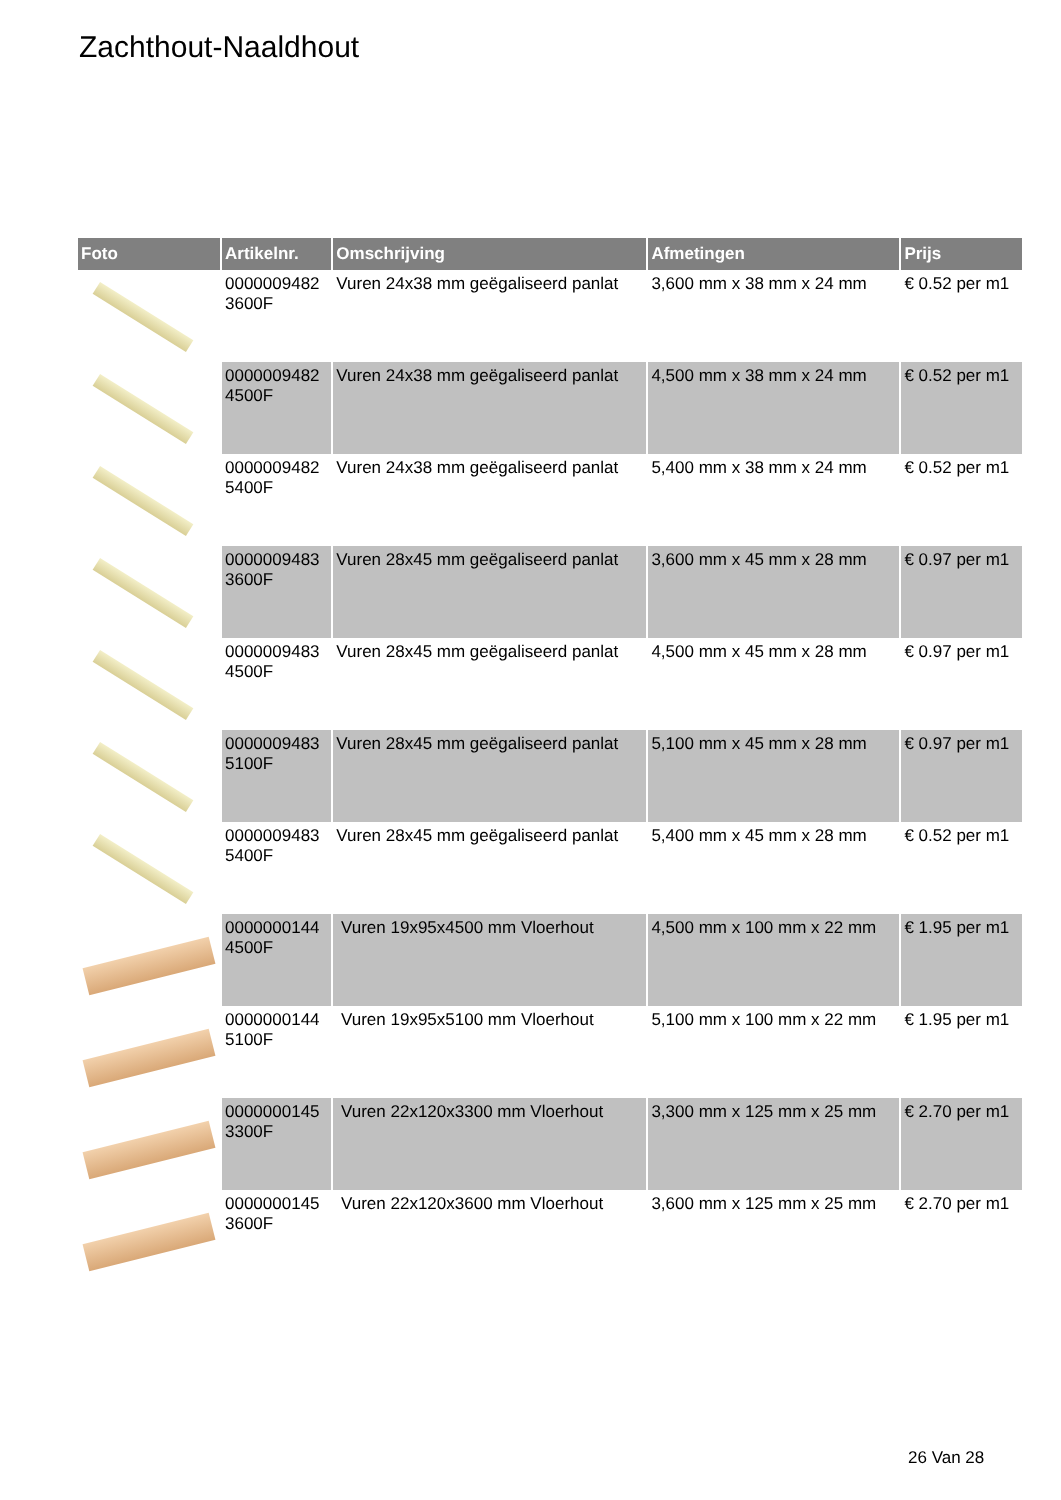Zachthout-Naaldhout
| Foto | Artikelnr. | Omschrijving | Afmetingen | Prijs |
| --- | --- | --- | --- | --- |
| | 0000009482 3600F | Vuren 24x38 mm geëgaliseerd panlat | 3,600 mm x 38 mm x 24 mm | € 0.52 per m1 |
| | 0000009482 4500F | Vuren 24x38 mm geëgaliseerd panlat | 4,500 mm x 38 mm x 24 mm | € 0.52 per m1 |
| | 0000009482 5400F | Vuren 24x38 mm geëgaliseerd panlat | 5,400 mm x 38 mm x 24 mm | € 0.52 per m1 |
| | 0000009483 3600F | Vuren 28x45 mm geëgaliseerd panlat | 3,600 mm x 45 mm x 28 mm | € 0.97 per m1 |
| | 0000009483 4500F | Vuren 28x45 mm geëgaliseerd panlat | 4,500 mm x 45 mm x 28 mm | € 0.97 per m1 |
| | 0000009483 5100F | Vuren 28x45 mm geëgaliseerd panlat | 5,100 mm x 45 mm x 28 mm | € 0.97 per m1 |
| | 0000009483 5400F | Vuren 28x45 mm geëgaliseerd panlat | 5,400 mm x 45 mm x 28 mm | € 0.52 per m1 |
| | 0000000144 4500F | Vuren 19x95x4500 mm Vloerhout | 4,500 mm x 100 mm x 22 mm | € 1.95 per m1 |
| | 0000000144 5100F | Vuren 19x95x5100 mm Vloerhout | 5,100 mm x 100 mm x 22 mm | € 1.95 per m1 |
| | 0000000145 3300F | Vuren 22x120x3300 mm Vloerhout | 3,300 mm x 125 mm x 25 mm | € 2.70 per m1 |
| | 0000000145 3600F | Vuren 22x120x3600 mm Vloerhout | 3,600 mm x 125 mm x 25 mm | € 2.70 per m1 |
26 Van 28